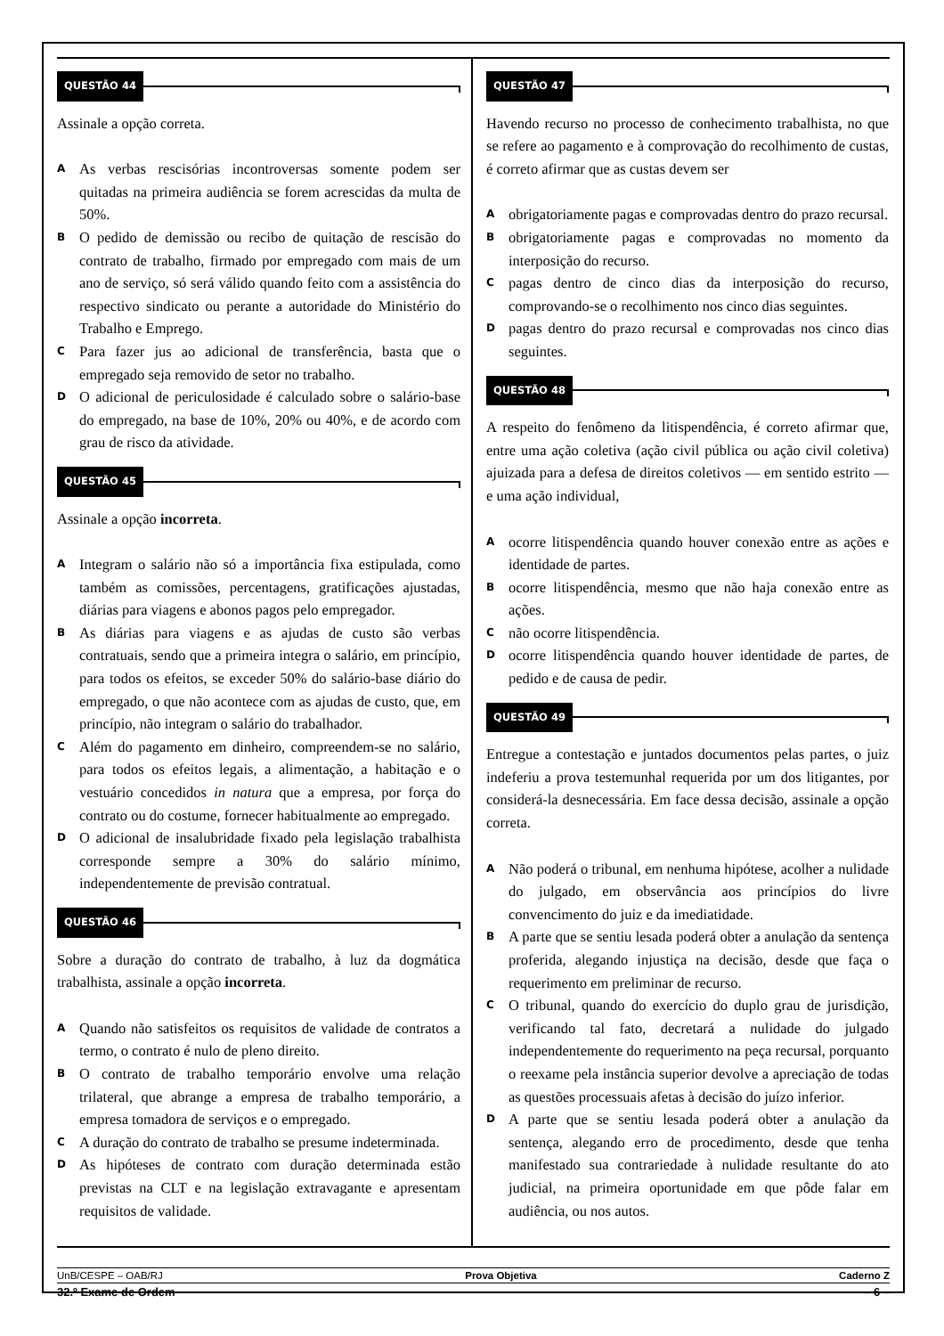QUESTÃO 44
Assinale a opção correta.
A
As verbas rescisórias incontroversas somente podem ser quitadas na primeira audiência se forem acrescidas da multa de 50%.
B
O pedido de demissão ou recibo de quitação de rescisão do contrato de trabalho, firmado por empregado com mais de um ano de serviço, só será válido quando feito com a assistência do respectivo sindicato ou perante a autoridade do Ministério do Trabalho e Emprego.
C
Para fazer jus ao adicional de transferência, basta que o empregado seja removido de setor no trabalho.
D
O adicional de periculosidade é calculado sobre o salário-base do empregado, na base de 10%, 20% ou 40%, e de acordo com grau de risco da atividade.
QUESTÃO 45
Assinale a opção incorreta.
A
Integram o salário não só a importância fixa estipulada, como também as comissões, percentagens, gratificações ajustadas, diárias para viagens e abonos pagos pelo empregador.
B
As diárias para viagens e as ajudas de custo são verbas contratuais, sendo que a primeira integra o salário, em princípio, para todos os efeitos, se exceder 50% do salário-base diário do empregado, o que não acontece com as ajudas de custo, que, em princípio, não integram o salário do trabalhador.
C
Além do pagamento em dinheiro, compreendem-se no salário, para todos os efeitos legais, a alimentação, a habitação e o vestuário concedidos in natura que a empresa, por força do contrato ou do costume, fornecer habitualmente ao empregado.
D
O adicional de insalubridade fixado pela legislação trabalhista corresponde sempre a 30% do salário mínimo, independentemente de previsão contratual.
QUESTÃO 46
Sobre a duração do contrato de trabalho, à luz da dogmática trabalhista, assinale a opção incorreta.
A
Quando não satisfeitos os requisitos de validade de contratos a termo, o contrato é nulo de pleno direito.
B
O contrato de trabalho temporário envolve uma relação trilateral, que abrange a empresa de trabalho temporário, a empresa tomadora de serviços e o empregado.
C
A duração do contrato de trabalho se presume indeterminada.
D
As hipóteses de contrato com duração determinada estão previstas na CLT e na legislação extravagante e apresentam requisitos de validade.
QUESTÃO 47
Havendo recurso no processo de conhecimento trabalhista, no que se refere ao pagamento e à comprovação do recolhimento de custas, é correto afirmar que as custas devem ser
A
obrigatoriamente pagas e comprovadas dentro do prazo recursal.
B
obrigatoriamente pagas e comprovadas no momento da interposição do recurso.
C
pagas dentro de cinco dias da interposição do recurso, comprovando-se o recolhimento nos cinco dias seguintes.
D
pagas dentro do prazo recursal e comprovadas nos cinco dias seguintes.
QUESTÃO 48
A respeito do fenômeno da litispendência, é correto afirmar que, entre uma ação coletiva (ação civil pública ou ação civil coletiva) ajuizada para a defesa de direitos coletivos — em sentido estrito — e uma ação individual,
A
ocorre litispendência quando houver conexão entre as ações e identidade de partes.
B
ocorre litispendência, mesmo que não haja conexão entre as ações.
C
não ocorre litispendência.
D
ocorre litispendência quando houver identidade de partes, de pedido e de causa de pedir.
QUESTÃO 49
Entregue a contestação e juntados documentos pelas partes, o juiz indeferiu a prova testemunhal requerida por um dos litigantes, por considerá-la desnecessária. Em face dessa decisão, assinale a opção correta.
A
Não poderá o tribunal, em nenhuma hipótese, acolher a nulidade do julgado, em observância aos princípios do livre convencimento do juiz e da imediatidade.
B
A parte que se sentiu lesada poderá obter a anulação da sentença proferida, alegando injustiça na decisão, desde que faça o requerimento em preliminar de recurso.
C
O tribunal, quando do exercício do duplo grau de jurisdição, verificando tal fato, decretará a nulidade do julgado independentemente do requerimento na peça recursal, porquanto o reexame pela instância superior devolve a apreciação de todas as questões processuais afetas à decisão do juízo inferior.
D
A parte que se sentiu lesada poderá obter a anulação da sentença, alegando erro de procedimento, desde que tenha manifestado sua contrariedade à nulidade resultante do ato judicial, na primeira oportunidade em que pôde falar em audiência, ou nos autos.
UnB/CESPE – OAB/RJ Prova Objetiva Caderno Z
32.º Exame de Ordem – 6 –